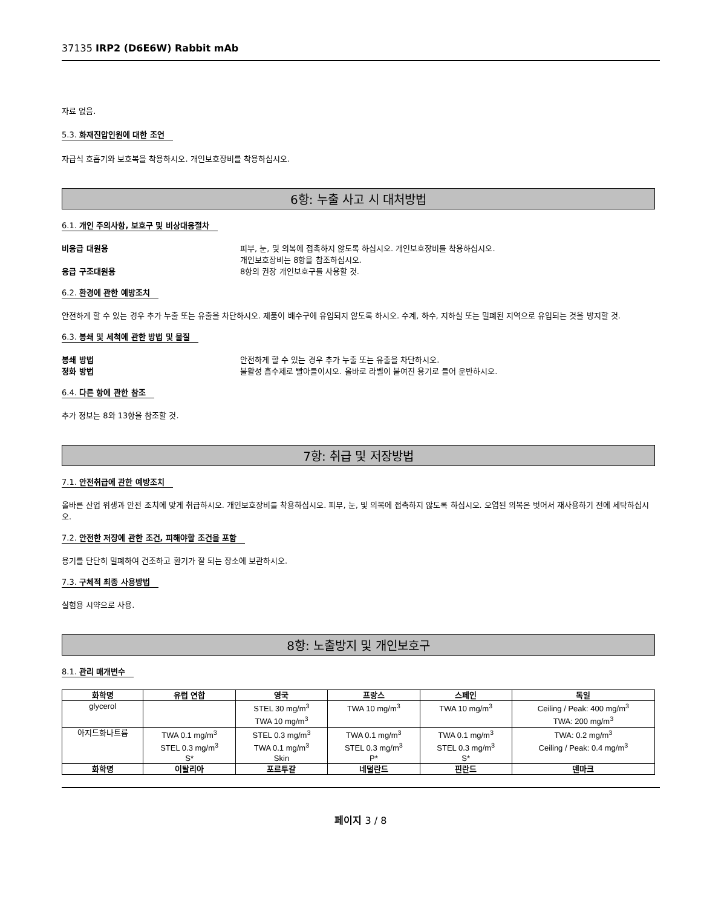37135 IRP2 (D6E6W) Rabbit mAb
자료 없음.
5.3. 화재진압인원에 대한 조언
자급식 호흡기와 보호복을 착용하시오. 개인보호장비를 착용하십시오.
6항: 누출 사고 시 대처방법
6.1. 개인 주의사항, 보호구 및 비상대응절차
비응급 대원용 피부, 눈, 및 의복에 접촉하지 않도록 하십시오. 개인보호장비를 착용하십시오.
개인보호장비는 8항을 참조하십시오.
응급 구조대원용 8항의 권장 개인보호구를 사용할 것.
6.2. 환경에 관한 예방조치
안전하게 할 수 있는 경우 추가 누출 또는 유출을 차단하시오. 제품이 배수구에 유입되지 않도록 하시오. 수계, 하수, 지하실 또는 밀폐된 지역으로 유입되는 것을 방지할 것.
6.3. 봉쇄 및 세척에 관한 방법 및 물질
봉쇄 방법 안전하게 할 수 있는 경우 추가 누출 또는 유출을 차단하시오.
정화 방법 불활성 흡수제로 빨아들이시오. 올바로 라벨이 붙여진 용기로 들어 운반하시오.
6.4. 다른 항에 관한 참조
추가 정보는 8와 13항을 참조할 것.
7항: 취급 및 저장방법
7.1. 안전취급에 관한 예방조치
올바른 산업 위생과 안전 조치에 맞게 취급하시오. 개인보호장비를 착용하십시오. 피부, 눈, 및 의복에 접촉하지 않도록 하십시오. 오염된 의복은 벗어서 재사용하기 전에 세탁하십시오.
7.2. 안전한 저장에 관한 조건, 피해야할 조건을 포함
용기를 단단히 밀폐하여 건조하고 환기가 잘 되는 장소에 보관하시오.
7.3. 구체적 최종 사용방법
실험용 시약으로 사용.
8항: 노출방지 및 개인보호구
8.1. 관리 매개변수
| 화학명 | 유럽 연합 | 영국 | 프랑스 | 스페인 | 독일 |
| --- | --- | --- | --- | --- | --- |
| glycerol | | STEL 30 mg/m<sup>3</sup> TWA 10 mg/m<sup>3</sup> | TWA 10 mg/m<sup>3</sup> | TWA 10 mg/m<sup>3</sup> | Ceiling / Peak: 400 mg/m<sup>3</sup> TWA: 200 mg/m<sup>3</sup> |
| 아지드화나트륨 | TWA 0.1 mg/m<sup>3</sup> STEL 0.3 mg/m<sup>3</sup> S* | STEL 0.3 mg/m<sup>3</sup> TWA 0.1 mg/m<sup>3</sup> Skin | TWA 0.1 mg/m<sup>3</sup> STEL 0.3 mg/m<sup>3</sup> P* | TWA 0.1 mg/m<sup>3</sup> STEL 0.3 mg/m<sup>3</sup> S* | TWA: 0.2 mg/m<sup>3</sup> Ceiling / Peak: 0.4 mg/m<sup>3</sup> |
| 화학명 | 이탈리아 | 포르투갈 | 네덜란드 | 핀란드 | 덴마크 |
페이지 3 / 8